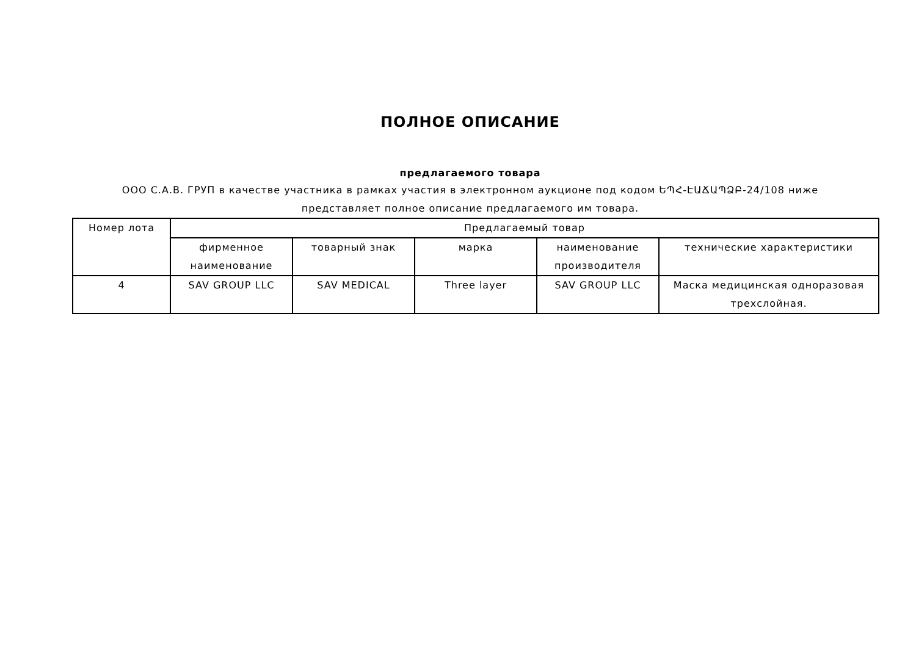ПОЛНОЕ ОПИСАНИЕ
предлагаемого товара
ООО С.А.В. ГРУП в качестве участника в рамках участия в электронном аукционе под кодом ԵՊՀ-ԷԱՃԱՊՁԲ-24/108 ниже представляет полное описание предлагаемого им товара.
| Номер лота | Предлагаемый товар | | | | |
| --- | --- | --- | --- | --- | --- |
| | фирменное наименование | товарный знак | марка | наименование производителя | технические характеристики |
| 4 | SAV GROUP LLC | SAV MEDICAL | Three layer | SAV GROUP LLC | Маска медицинская одноразовая трехслойная. |